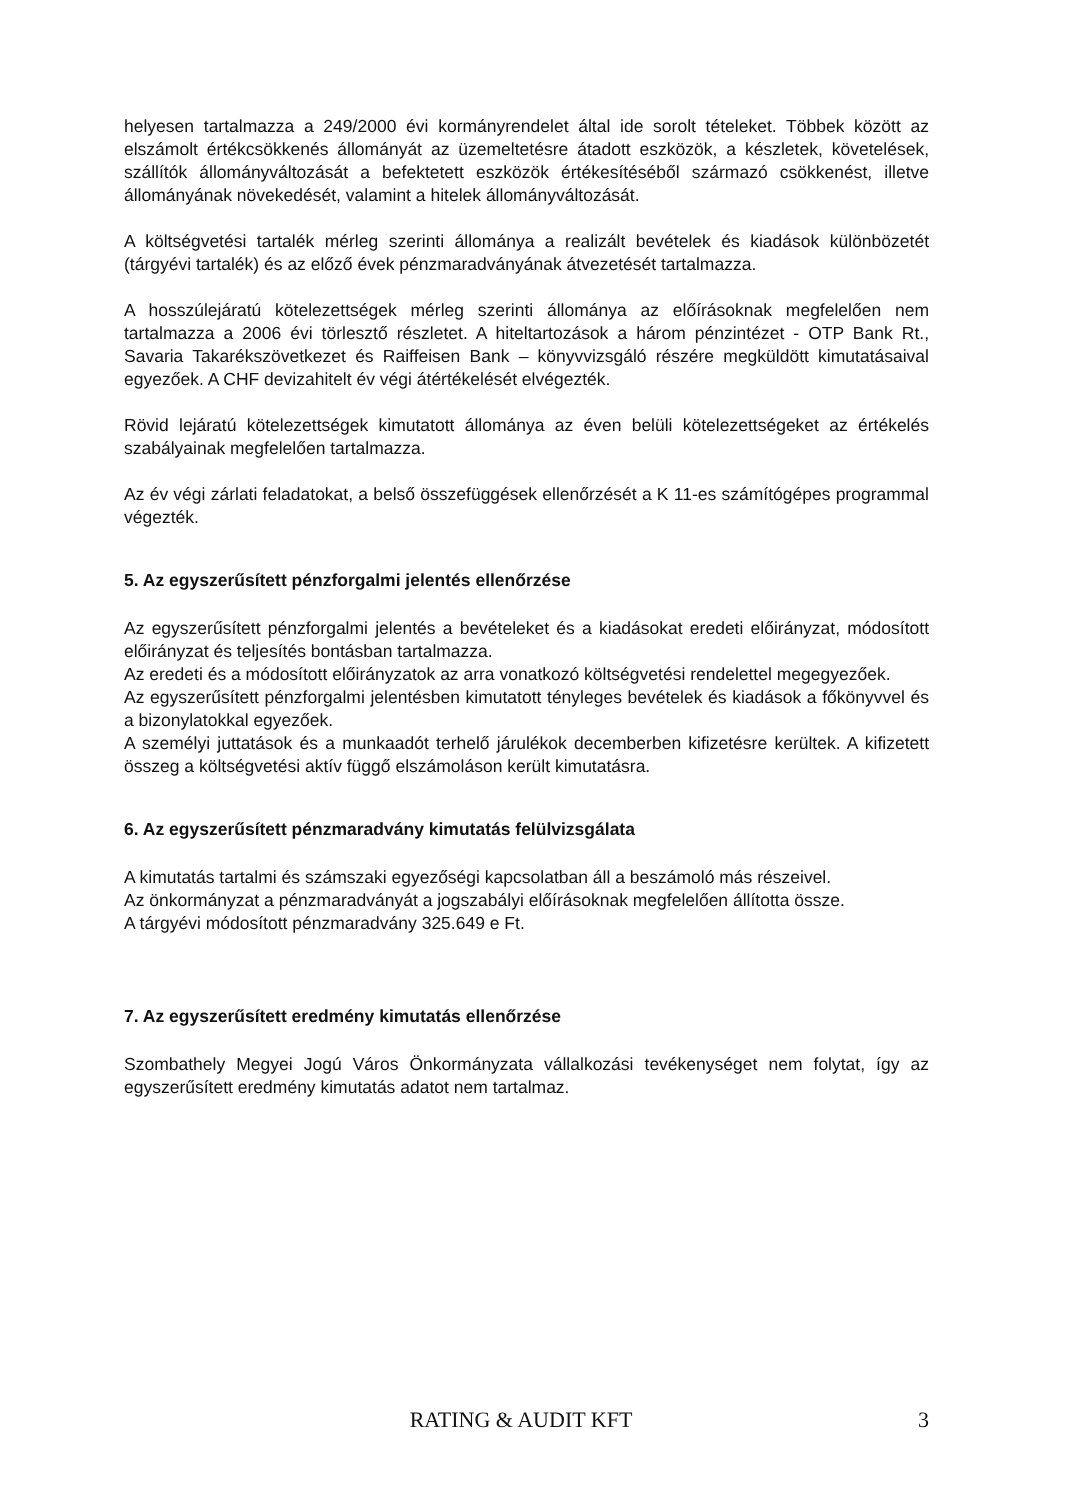helyesen tartalmazza a 249/2000 évi kormányrendelet által ide sorolt tételeket. Többek között az elszámolt értékcsökkenés állományát az üzemeltetésre átadott eszközök, a készletek, követelések, szállítók állományváltozását a befektetett eszközök értékesítéséből származó csökkenést, illetve állományának növekedését, valamint a hitelek állományváltozását.
A költségvetési tartalék mérleg szerinti állománya a realizált bevételek és kiadások különbözetét (tárgyévi tartalék) és az előző évek pénzmaradványának átvezetését tartalmazza.
A hosszúlejáratú kötelezettségek mérleg szerinti állománya az előírásoknak megfelelően nem tartalmazza a 2006 évi törlesztő részletet. A hiteltartozások a három pénzintézet - OTP Bank Rt., Savaria Takarékszövetkezet és Raiffeisen Bank – könyvvizsgáló részére megküldött kimutatásaival egyezőek. A CHF devizahitelt év végi átértékelését elvégezték.
Rövid lejáratú kötelezettségek kimutatott állománya az éven belüli kötelezettségeket az értékelés szabályainak megfelelően tartalmazza.
Az év végi zárlati feladatokat, a belső összefüggések ellenőrzését a K 11-es számítógépes programmal végezték.
5. Az egyszerűsített pénzforgalmi jelentés ellenőrzése
Az egyszerűsített pénzforgalmi jelentés a bevételeket és a kiadásokat eredeti előirányzat, módosított előirányzat és teljesítés bontásban tartalmazza.
Az eredeti és a módosított előirányzatok az arra vonatkozó költségvetési rendelettel megegyezőek.
Az egyszerűsített pénzforgalmi jelentésben kimutatott tényleges bevételek és kiadások a főkönyvvel és a bizonylatokkal egyezőek.
A személyi juttatások és a munkaadót terhelő járulékok decemberben kifizetésre kerültek. A kifizetett összeg a költségvetési aktív függő elszámoláson került kimutatásra.
6. Az egyszerűsített pénzmaradvány kimutatás felülvizsgálata
A kimutatás tartalmi és számszaki egyezőségi kapcsolatban áll a beszámoló más részeivel.
Az önkormányzat a pénzmaradványát a jogszabályi előírásoknak megfelelően állította össze.
A tárgyévi módosított pénzmaradvány 325.649 e Ft.
7. Az egyszerűsített eredmény kimutatás ellenőrzése
Szombathely Megyei Jogú Város Önkormányzata vállalkozási tevékenységet nem folytat, így az egyszerűsített eredmény kimutatás adatot nem tartalmaz.
RATING & AUDIT KFT 3